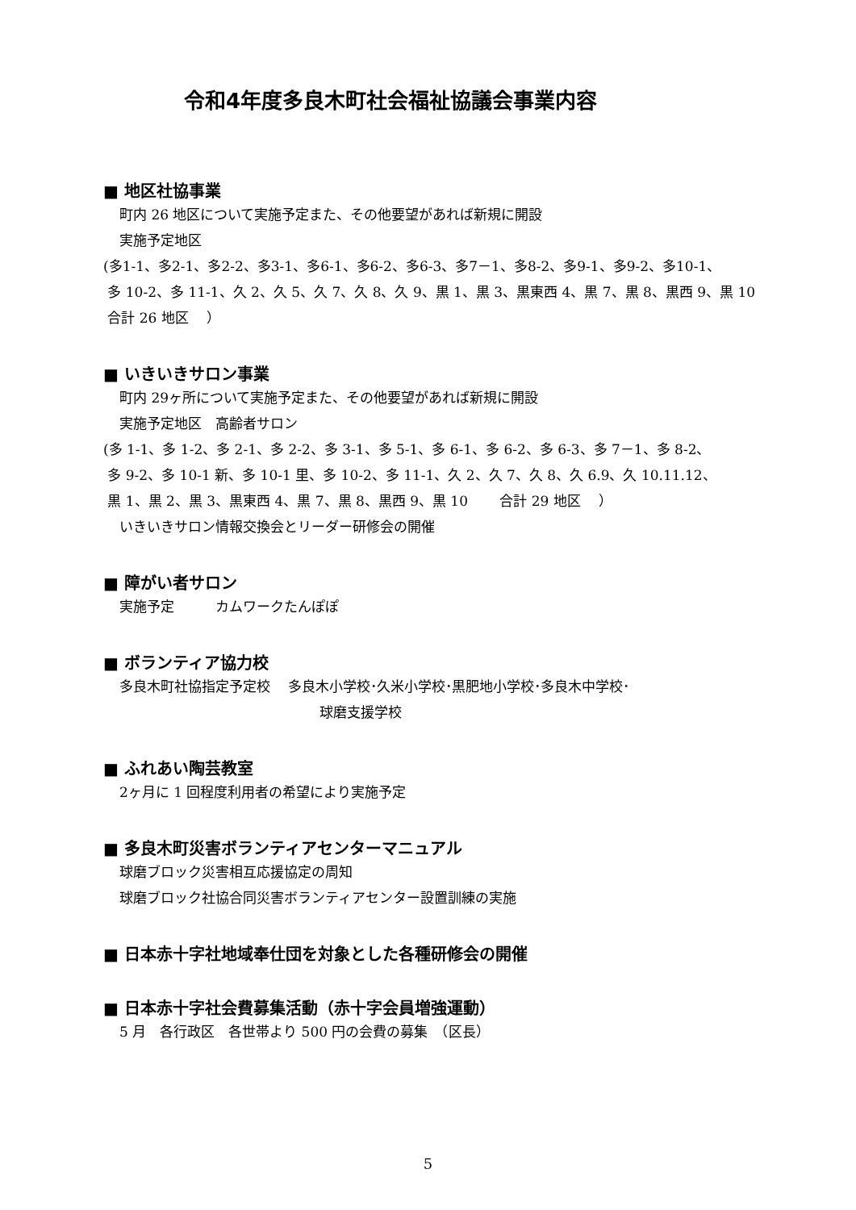令和4年度多良木町社会福祉協議会事業内容
■ 地区社協事業
町内 26 地区について実施予定また、その他要望があれば新規に開設
実施予定地区
(多1-1、多2-1、多2-2、多3-1、多6-1、多6-2、多6-3、多7－1、多8-2、多9-1、多9-2、多10-1、
多 10-2、多 11-1、久 2、久 5、久 7、久 8、久 9、黒 1、黒 3、黒東西 4、黒 7、黒 8、黒西 9、黒 10
合計 26 地区　 ）
■ いきいきサロン事業
町内 29ヶ所について実施予定また、その他要望があれば新規に開設
実施予定地区　高齢者サロン
(多 1-1、多 1-2、多 2-1、多 2-2、多 3-1、多 5-1、多 6-1、多 6-2、多 6-3、多 7－1、多 8-2、
多 9-2、多 10-1 新、多 10-1 里、多 10-2、多 11-1、久 2、久 7、久 8、久 6.9、久 10.11.12、
黒 1、黒 2、黒 3、黒東西 4、黒 7、黒 8、黒西 9、黒 10　　 合計 29 地区　 ）
いきいきサロン情報交換会とリーダー研修会の開催
■ 障がい者サロン
実施予定　　　カムワークたんぽぽ
■ ボランティア協力校
多良木町社協指定予定校　 多良木小学校･久米小学校･黒肥地小学校･多良木中学校･
球磨支援学校
■ ふれあい陶芸教室
2ヶ月に 1 回程度利用者の希望により実施予定
■ 多良木町災害ボランティアセンターマニュアル
球磨ブロック災害相互応援協定の周知
球磨ブロック社協合同災害ボランティアセンター設置訓練の実施
■ 日本赤十字社地域奉仕団を対象とした各種研修会の開催
■ 日本赤十字社会費募集活動（赤十字会員増強運動）
5 月　各行政区　各世帯より 500 円の会費の募集　（区長）
5